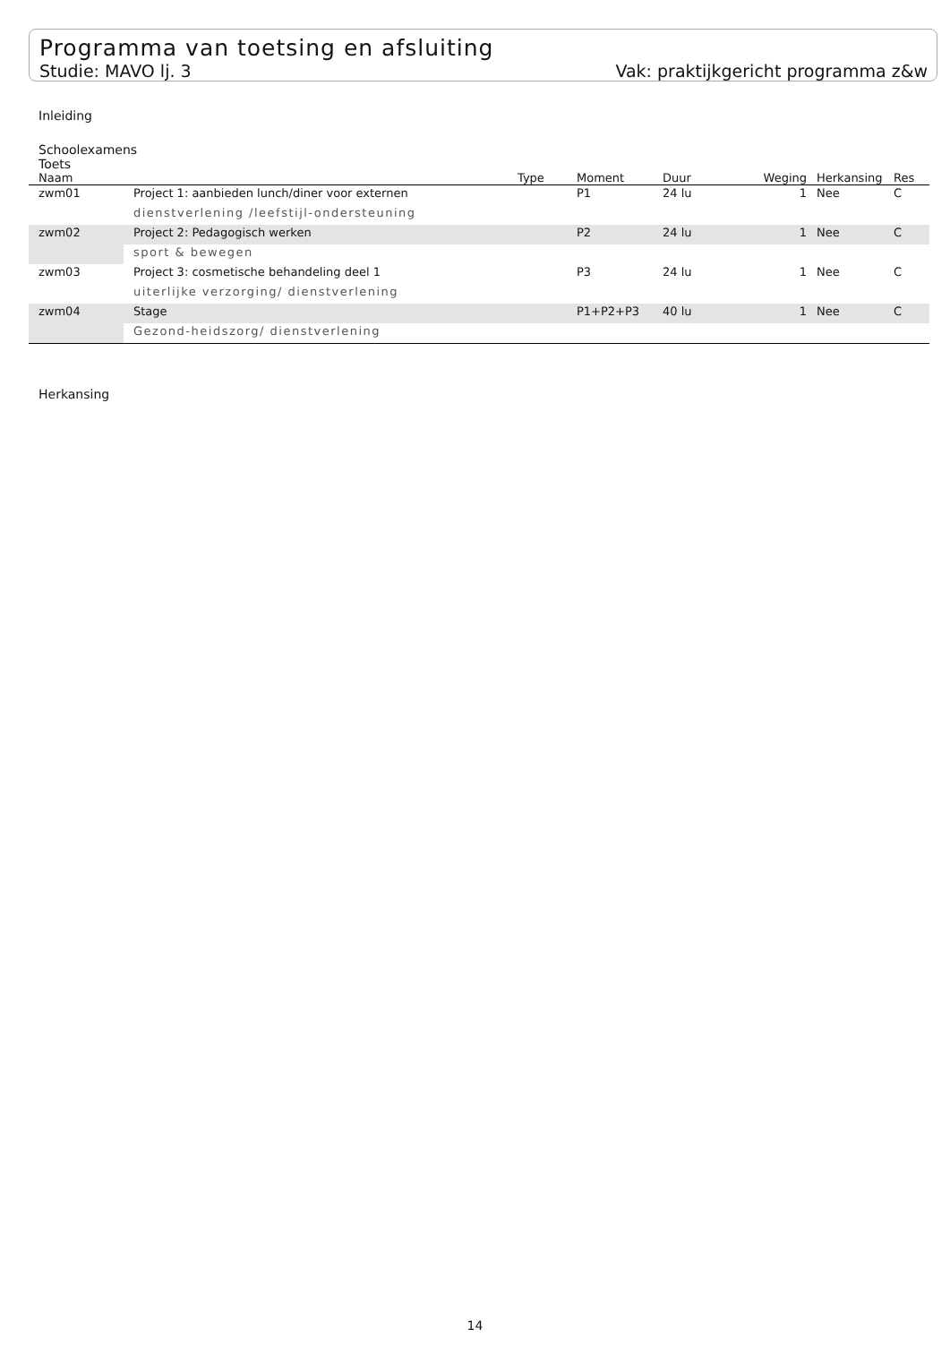Programma van toetsing en afsluiting
Studie: MAVO lj. 3 Vak: praktijkgericht programma z&w
Inleiding
Schoolexamens
Toets
| Naam | | Type | Moment | Duur | Weging | Herkansing | Res |
| --- | --- | --- | --- | --- | --- | --- | --- |
| zwm01 | Project 1: aanbieden lunch/diner voor externen | | P1 | 24 lu | 1 | Nee | C |
| | dienstverlening /leefstijl-ondersteuning | | | | | | |
| zwm02 | Project 2: Pedagogisch werken | | P2 | 24 lu | 1 | Nee | C |
| | sport & bewegen | | | | | | |
| zwm03 | Project 3: cosmetische behandeling deel 1 | | P3 | 24 lu | 1 | Nee | C |
| | uiterlijke verzorging/ dienstverlening | | | | | | |
| zwm04 | Stage | | P1+P2+P3 | 40 lu | 1 | Nee | C |
| | Gezond-heidszorg/ dienstverlening | | | | | | |
Herkansing
14